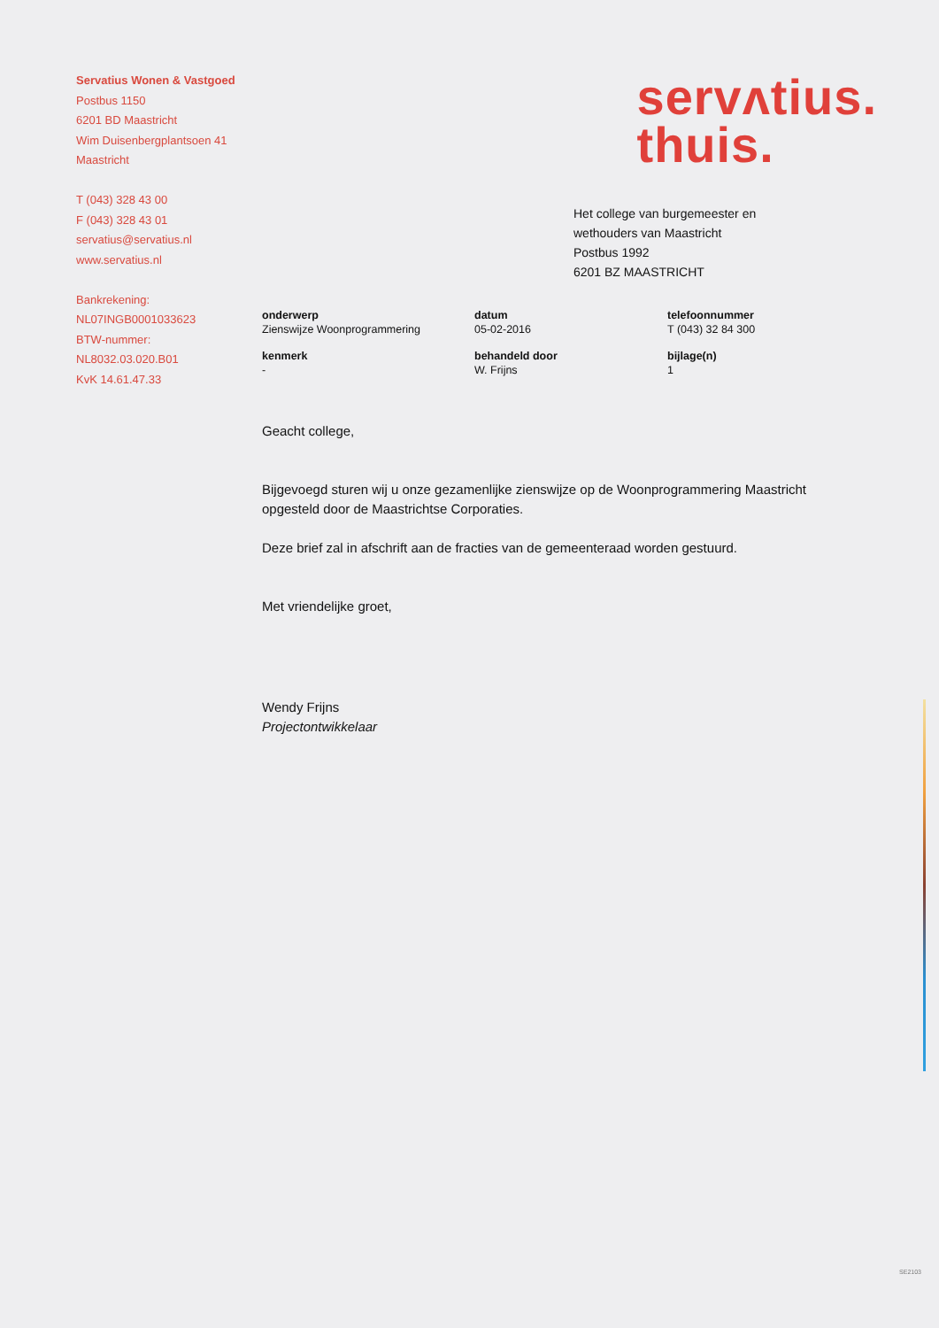Servatius Wonen & Vastgoed
Postbus 1150
6201 BD Maastricht
Wim Duisenbergplantsoen 41
Maastricht
T (043) 328 43 00
F (043) 328 43 01
servatius@servatius.nl
www.servatius.nl
Bankrekening:
NL07INGB0001033623
BTW-nummer:
NL8032.03.020.B01
KvK 14.61.47.33
servʌtius.
thuis.
Het college van burgemeester en
wethouders van Maastricht
Postbus 1992
6201 BZ MAASTRICHT
onderwerp
Zienswijze Woonprogrammering
datum
05-02-2016
telefoonnummer
T (043) 32 84 300
kenmerk
-
behandeld door
W. Frijns
bijlage(n)
1
Geacht college,
Bijgevoegd sturen wij u onze gezamenlijke zienswijze op de Woonprogrammering Maastricht opgesteld door de Maastrichtse Corporaties.
Deze brief zal in afschrift aan de fracties van de gemeenteraad worden gestuurd.
Met vriendelijke groet,
Wendy Frijns
Projectontwikkelaar
SE2103